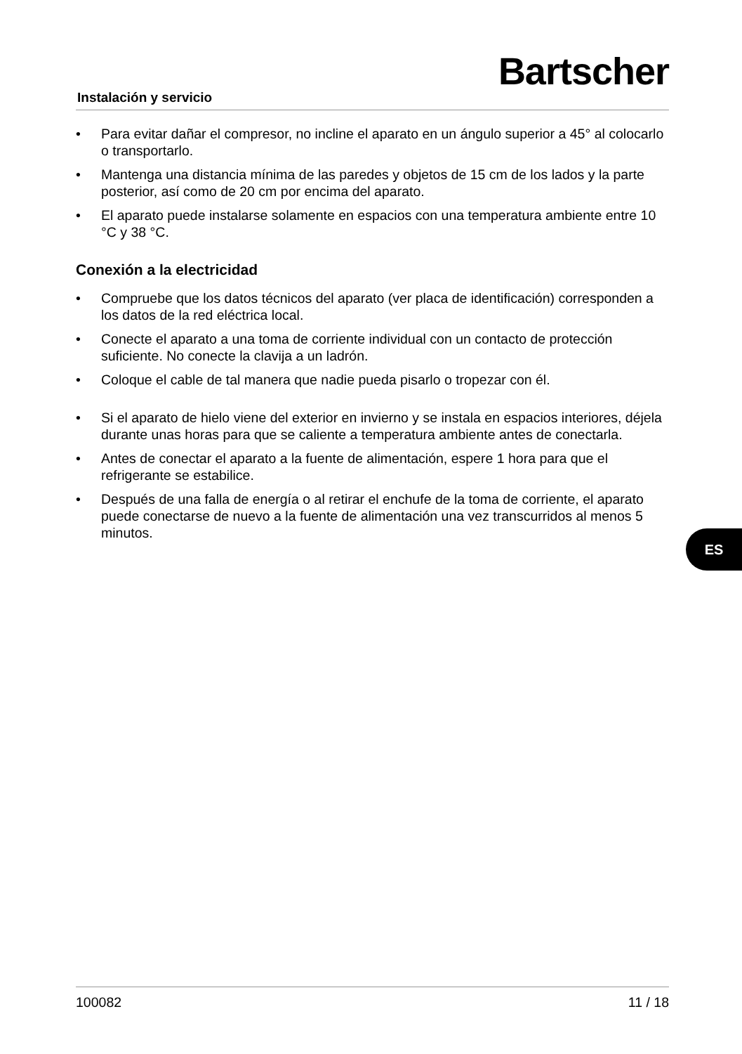Instalación y servicio
Bartscher
• Para evitar dañar el compresor, no incline el aparato en un ángulo superior a 45° al colocarlo o transportarlo.
• Mantenga una distancia mínima de las paredes y objetos de 15 cm de los lados y la parte posterior, así como de 20 cm por encima del aparato.
• El aparato puede instalarse solamente en espacios con una temperatura ambiente entre 10 °C y 38 °C.
Conexión a la electricidad
• Compruebe que los datos técnicos del aparato (ver placa de identificación) corresponden a los datos de la red eléctrica local.
• Conecte el aparato a una toma de corriente individual con un contacto de protección suficiente. No conecte la clavija a un ladrón.
• Coloque el cable de tal manera que nadie pueda pisarlo o tropezar con él.
• Si el aparato de hielo viene del exterior en invierno y se instala en espacios interiores, déjela durante unas horas para que se caliente a temperatura ambiente antes de conectarla.
• Antes de conectar el aparato a la fuente de alimentación, espere 1 hora para que el refrigerante se estabilice.
• Después de una falla de energía o al retirar el enchufe de la toma de corriente, el aparato puede conectarse de nuevo a la fuente de alimentación una vez transcurridos al menos 5 minutos.
ES
100082 11 / 18